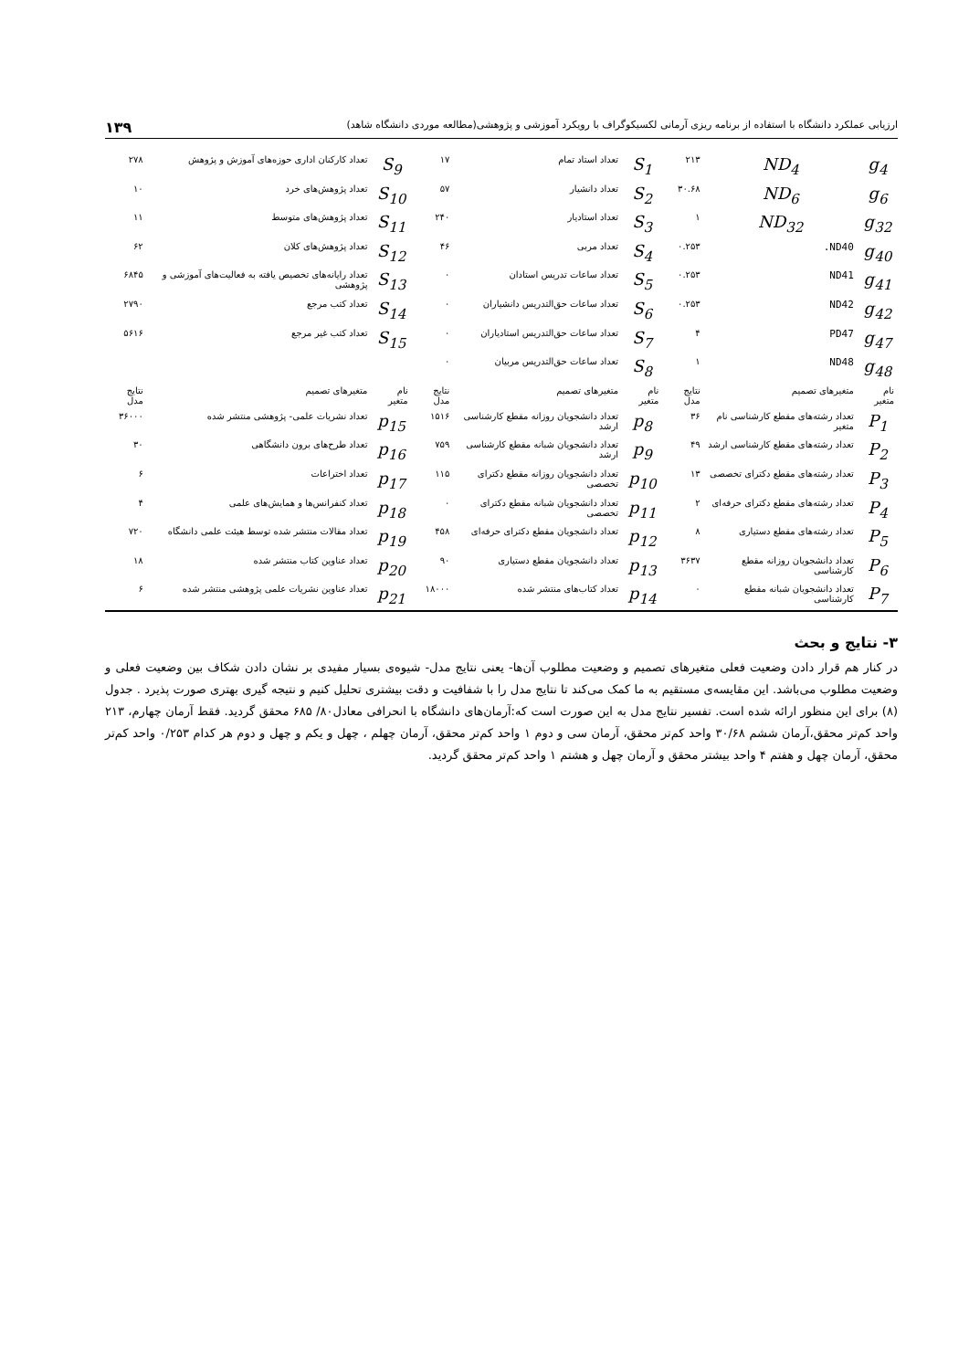ارزیابی عملکرد دانشگاه با استفاده از برنامه ریزی آرمانی لکسیکوگراف با رویکرد آموزشی و پژوهشی(مطالعه موردی دانشگاه شاهد) ۱۳۹
| g<sub>4</sub> | ND<sub>4</sub> | ۲۱۳ | S<sub>1</sub> | تعداد استاد تمام | ۱۷ | S<sub>9</sub> | تعداد کارکنان اداری حوزه‌های آموزش و پژوهش | ۲۷۸ |
| g<sub>6</sub> | ND<sub>6</sub> | ۳۰.۶۸ | S<sub>2</sub> | تعداد دانشیار | ۵۷ | S<sub>10</sub> | تعداد پژوهش‌های خرد | ۱۰ |
| g<sub>32</sub> | ND<sub>32</sub> | ۱ | S<sub>3</sub> | تعداد استادیار | ۲۴۰ | S<sub>11</sub> | تعداد پژوهش‌های متوسط | ۱۱ |
| g<sub>40</sub> | ND40. | ۰.۲۵۳ | S<sub>4</sub> | تعداد مربی | ۴۶ | S<sub>12</sub> | تعداد پژوهش‌های کلان | ۶۲ |
| g<sub>41</sub> | ND41 | ۰.۲۵۳ | S<sub>5</sub> | تعداد ساعات تدریس استادان | ۰ | S<sub>13</sub> | تعداد رایانه‌های تخصیص یافته به فعالیت‌های آموزشی و پژوهشی | ۶۸۴۵ |
| g<sub>42</sub> | ND42 | ۰.۲۵۳ | S<sub>6</sub> | تعداد ساعات حق‌التدریس دانشیاران | ۰ | S<sub>14</sub> | تعداد کتب مرجع | ۲۷۹۰ |
| g<sub>47</sub> | PD47 | ۴ | S<sub>7</sub> | تعداد ساعات حق‌التدریس استادیاران | ۰ | S<sub>15</sub> | تعداد کتب غیر مرجع | ۵۶۱۶ |
| g<sub>48</sub> | ND48 | ۱ | S<sub>8</sub> | تعداد ساعات حق‌التدریس مربیان | ۰ | | | |
| نام متغیر | متغیرهای تصمیم | نتایج مدل | نام متغیر | متغیرهای تصمیم | نتایج مدل | نام متغیر | متغیرهای تصمیم | نتایج مدل |
| P<sub>1</sub> | تعداد رشته‌های مقطع کارشناسی نام متغیر | ۳۶ | p<sub>8</sub> | تعداد دانشجویان روزانه مقطع کارشناسی ارشد | ۱۵۱۶ | p<sub>15</sub> | تعداد نشریات علمی- پژوهشی منتشر شده | ۳۶۰۰۰ |
| P<sub>2</sub> | تعداد رشته‌های مقطع کارشناسی ارشد | ۴۹ | p<sub>9</sub> | تعداد دانشجویان شبانه مقطع کارشناسی ارشد | ۷۵۹ | p<sub>16</sub> | تعداد طرح‌های برون دانشگاهی | ۳۰ |
| P<sub>3</sub> | تعداد رشته‌های مقطع دکترای تخصصی | ۱۳ | p<sub>10</sub> | تعداد دانشجویان روزانه مقطع دکترای تخصصی | ۱۱۵ | p<sub>17</sub> | تعداد اختراعات | ۶ |
| P<sub>4</sub> | تعداد رشته‌های مقطع دکترای حرفه‌ای | ۲ | p<sub>11</sub> | تعداد دانشجویان شبانه مقطع دکترای تخصصی | ۰ | p<sub>18</sub> | تعداد کنفرانس‌ها و همایش‌های علمی | ۴ |
| P<sub>5</sub> | تعداد رشته‌های مقطع دستیاری | ۸ | p<sub>12</sub> | تعداد دانشجویان مقطع دکترای حرفه‌ای | ۴۵۸ | p<sub>19</sub> | تعداد مقالات منتشر شده توسط هیئت علمی دانشگاه | ۷۲۰ |
| P<sub>6</sub> | تعداد دانشجویان روزانه مقطع کارشناسی | ۳۶۳۷ | p<sub>13</sub> | تعداد دانشجویان مقطع دستیاری | ۹۰ | p<sub>20</sub> | تعداد عناوین کتاب منتشر شده | ۱۸ |
| P<sub>7</sub> | تعداد دانشجویان شبانه مقطع کارشناسی | ۰ | p<sub>14</sub> | تعداد کتاب‌های منتشر شده | ۱۸۰۰۰ | p<sub>21</sub> | تعداد عناوین نشریات علمی پژوهشی منتشر شده | ۶ |
۳- نتایج و بحث
در کنار هم قرار دادن وضعیت فعلی متغیرهای تصمیم و وضعیت مطلوب آن‌ها- یعنی نتایج مدل- شیوه‌ی بسیار مفیدی بر نشان دادن شکاف بین وضعیت فعلی و وضعیت مطلوب می‌باشد. این مقایسه‌ی مستقیم به ما کمک می‌کند تا نتایج مدل را با شفافیت و دقت بیشتری تحلیل کنیم و نتیجه گیری بهتری صورت پذیرد . جدول (۸) برای این منظور ارائه شده است. تفسیر نتایج مدل به این صورت است که:آرمان‌های دانشگاه با انحرافی معادل۸۰/ ۶۸۵ محقق گردید. فقط آرمان چهارم، ۲۱۳ واحد کم‌تر محقق،آرمان ششم ۳۰/۶۸ واحد کم‌تر محقق، آرمان سی و دوم ۱ واحد کم‌تر محقق، آرمان چهلم ، چهل و یکم و چهل و دوم هر کدام ۰/۲۵۳ واحد کم‌تر محقق، آرمان چهل و هفتم ۴ واحد بیشتر محقق و آرمان چهل و هشتم ۱ واحد کم‌تر محقق گردید.